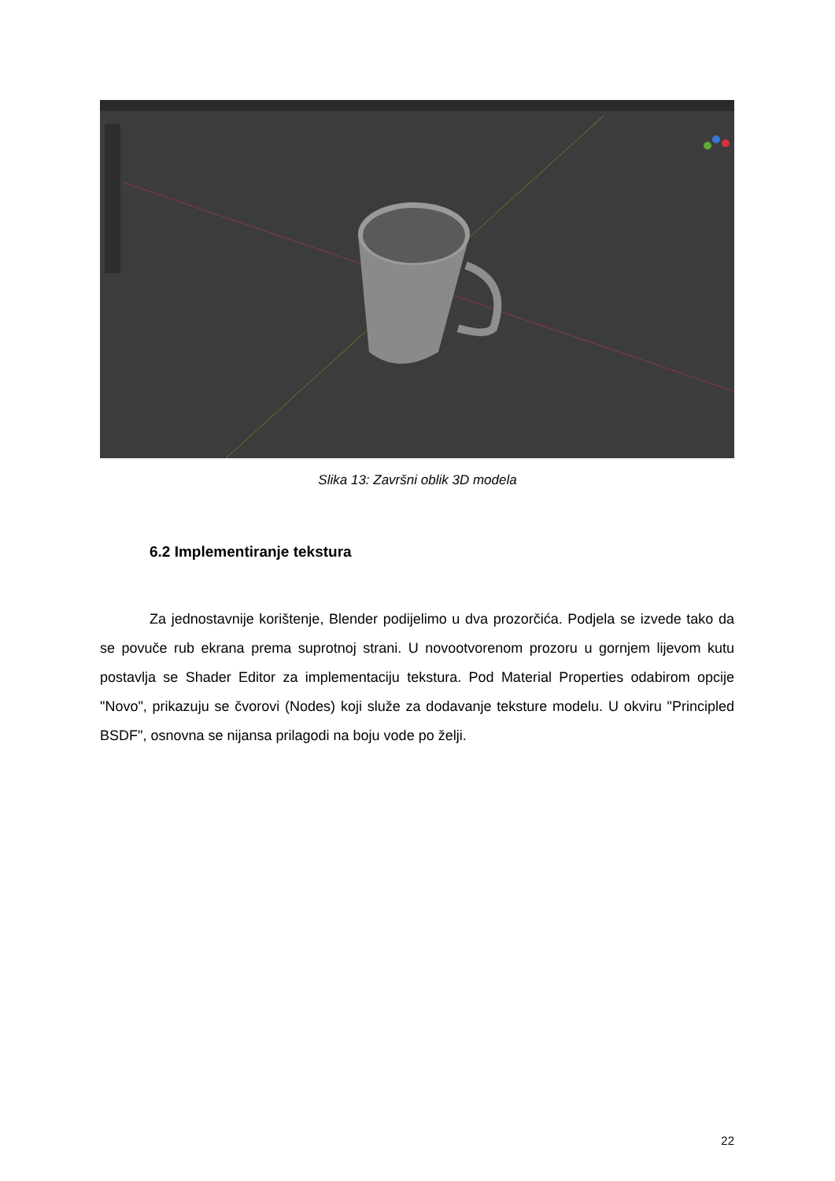Slika 13: Završni oblik 3D modela
6.2 Implementiranje tekstura
Za jednostavnije korištenje, Blender podijelimo u dva prozorčića. Podjela se izvede tako da se povuče rub ekrana prema suprotnoj strani. U novootvorenom prozoru u gornjem lijevom kutu postavlja se Shader Editor za implementaciju tekstura. Pod Material Properties odabirom opcije "Novo", prikazuju se čvorovi (Nodes) koji služe za dodavanje teksture modelu. U okviru "Principled BSDF", osnovna se nijansa prilagodi na boju vode po želji.
22